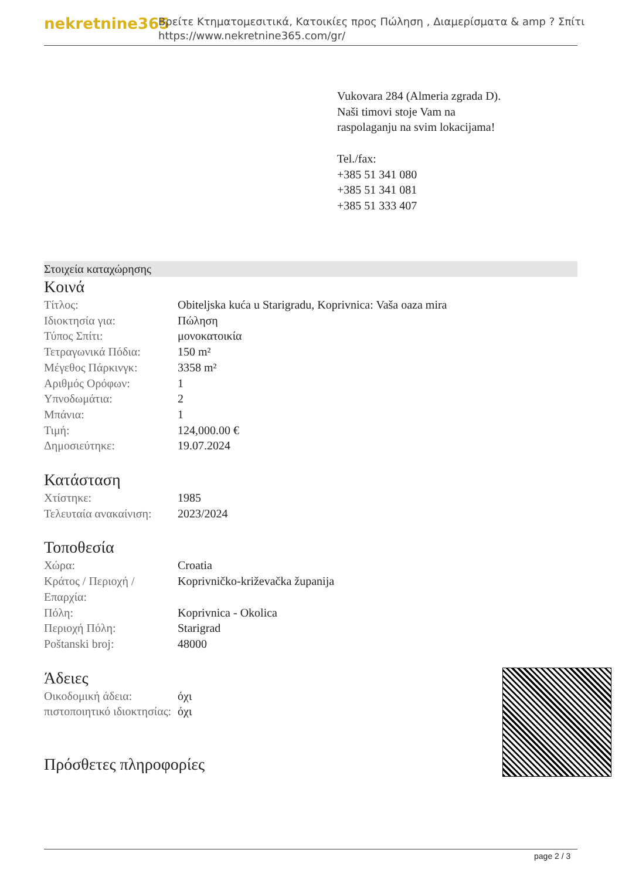nekretnine365
Βρείτε Κτηματομεσιτικά, Κατοικίες προς Πώληση , Διαμερίσματα & amp ? Σπίτι
https://www.nekretnine365.com/gr/
Vukovara 284 (Almeria zgrada D).
Naši timovi stoje Vam na raspolaganju na svim lokacijama!
Tel./fax:
+385 51 341 080
+385 51 341 081
+385 51 333 407
Στοιχεία καταχώρησης
Κοινά
| Τίτλος: | Obiteljska kuća u Starigradu, Koprivnica: Vaša oaza mira |
| Ιδιοκτησία για: | Πώληση |
| Τύπος Σπίτι: | μονοκατοικία |
| Τετραγωνικά Πόδια: | 150 m² |
| Μέγεθος Πάρκινγκ: | 3358 m² |
| Αριθμός Ορόφων: | 1 |
| Υπνοδωμάτια: | 2 |
| Μπάνια: | 1 |
| Τιμή: | 124,000.00 € |
| Δημοσιεύτηκε: | 19.07.2024 |
Κατάσταση
| Χτίστηκε: | 1985 |
| Τελευταία ανακαίνιση: | 2023/2024 |
Τοποθεσία
| Χώρα: | Croatia |
| Κράτος / Περιοχή / Επαρχία: | Koprivničko-križevačka županija |
| Πόλη: | Koprivnica - Okolica |
| Περιοχή Πόλη: | Starigrad |
| Poštanski broj: | 48000 |
Άδειες
| Οικοδομική άδεια: | όχι |
| πιστοποιητικό ιδιοκτησίας: | όχι |
Πρόσθετες πληροφορίες
page 2 / 3